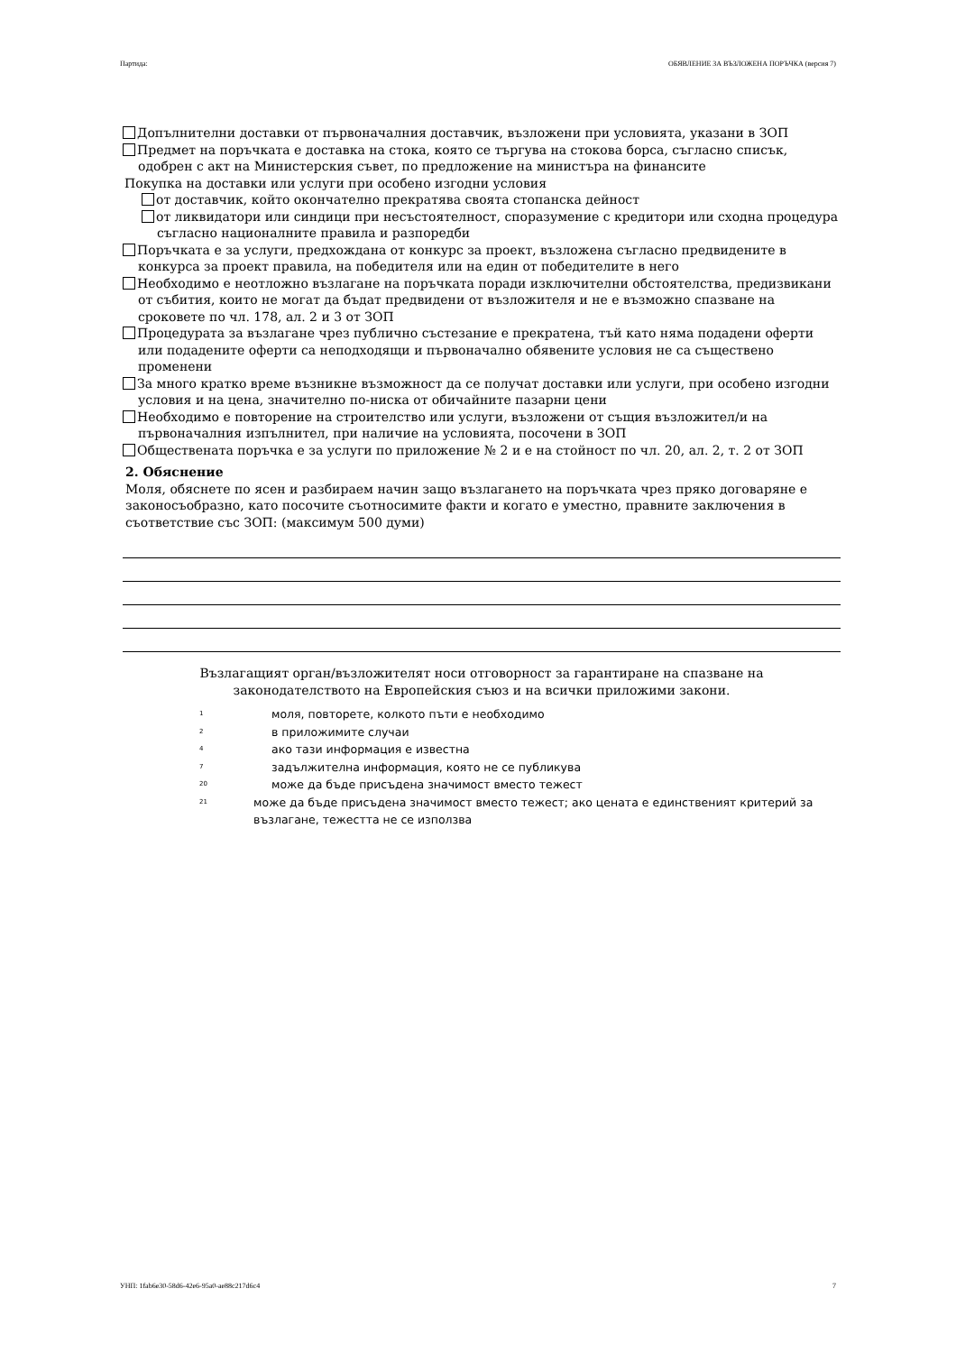Партида: ОБЯВЛЕНИЕ ЗА ВЪЗЛОЖЕНА ПОРЪЧКА (версия 7)
Допълнителни доставки от първоначалния доставчик, възложени при условията, указани в ЗОП
Предмет на поръчката е доставка на стока, която се търгува на стокова борса, съгласно списък, одобрен с акт на Министерския съвет, по предложение на министъра на финансите
Покупка на доставки или услуги при особено изгодни условия
от доставчик, който окончателно прекратява своята стопанска дейност
от ликвидатори или синдици при несъстоятелност, споразумение с кредитори или сходна процедура съгласно националните правила и разпоредби
Поръчката е за услуги, предхождана от конкурс за проект, възложена съгласно предвидените в конкурса за проект правила, на победителя или на един от победителите в него
Необходимо е неотложно възлагане на поръчката поради изключителни обстоятелства, предизвикани от събития, които не могат да бъдат предвидени от възложителя и не е възможно спазване на сроковете по чл. 178, ал. 2 и 3 от ЗОП
Процедурата за възлагане чрез публично състезание е прекратена, тъй като няма подадени оферти или подадените оферти са неподходящи и първоначално обявените условия не са съществено променени
За много кратко време възникне възможност да се получат доставки или услуги, при особено изгодни условия и на цена, значително по-ниска от обичайните пазарни цени
Необходимо е повторение на строителство или услуги, възложени от същия възложител/и на първоначалния изпълнител, при наличие на условията, посочени в ЗОП
Обществената поръчка е за услуги по приложение № 2 и е на стойност по чл. 20, ал. 2, т. 2 от ЗОП
2. Обяснение
Моля, обяснете по ясен и разбираем начин защо възлагането на поръчката чрез пряко договаряне е законосъобразно, като посочите съотносимите факти и когато е уместно, правните заключения в съответствие със ЗОП: (максимум 500 думи)
Възлагащият орган/възложителят носи отговорност за гарантиране на спазване на
законодателството на Европейския съюз и на всички приложими закони.
1 моля, повторете, колкото пъти е необходимо
2 в приложимите случаи
4 ако тази информация е известна
7 задължителна информация, която не се публикува
20 може да бъде присъдена значимост вместо тежест
21
може да бъде присъдена значимост вместо тежест; ако цената е единственият критерий за възлагане, тежестта не се използва
УНП: 1fab6e30-58d6-42e6-95a0-ae88c217d6c4 7